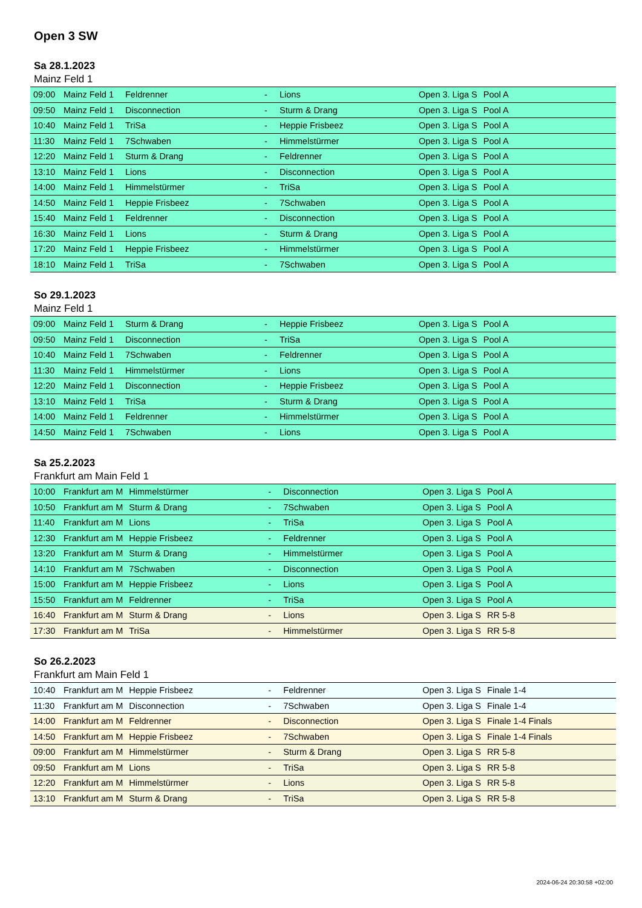Open 3 SW
Sa 28.1.2023
Mainz Feld 1
| 09:00 | Mainz Feld 1 | Feldrenner | - | Lions | Open 3. Liga S | Pool A |
| 09:50 | Mainz Feld 1 | Disconnection | - | Sturm & Drang | Open 3. Liga S | Pool A |
| 10:40 | Mainz Feld 1 | TriSa | - | Heppie Frisbeez | Open 3. Liga S | Pool A |
| 11:30 | Mainz Feld 1 | 7Schwaben | - | Himmelstürmer | Open 3. Liga S | Pool A |
| 12:20 | Mainz Feld 1 | Sturm & Drang | - | Feldrenner | Open 3. Liga S | Pool A |
| 13:10 | Mainz Feld 1 | Lions | - | Disconnection | Open 3. Liga S | Pool A |
| 14:00 | Mainz Feld 1 | Himmelstürmer | - | TriSa | Open 3. Liga S | Pool A |
| 14:50 | Mainz Feld 1 | Heppie Frisbeez | - | 7Schwaben | Open 3. Liga S | Pool A |
| 15:40 | Mainz Feld 1 | Feldrenner | - | Disconnection | Open 3. Liga S | Pool A |
| 16:30 | Mainz Feld 1 | Lions | - | Sturm & Drang | Open 3. Liga S | Pool A |
| 17:20 | Mainz Feld 1 | Heppie Frisbeez | - | Himmelstürmer | Open 3. Liga S | Pool A |
| 18:10 | Mainz Feld 1 | TriSa | - | 7Schwaben | Open 3. Liga S | Pool A |
So 29.1.2023
Mainz Feld 1
| 09:00 | Mainz Feld 1 | Sturm & Drang | - | Heppie Frisbeez | Open 3. Liga S | Pool A |
| 09:50 | Mainz Feld 1 | Disconnection | - | TriSa | Open 3. Liga S | Pool A |
| 10:40 | Mainz Feld 1 | 7Schwaben | - | Feldrenner | Open 3. Liga S | Pool A |
| 11:30 | Mainz Feld 1 | Himmelstürmer | - | Lions | Open 3. Liga S | Pool A |
| 12:20 | Mainz Feld 1 | Disconnection | - | Heppie Frisbeez | Open 3. Liga S | Pool A |
| 13:10 | Mainz Feld 1 | TriSa | - | Sturm & Drang | Open 3. Liga S | Pool A |
| 14:00 | Mainz Feld 1 | Feldrenner | - | Himmelstürmer | Open 3. Liga S | Pool A |
| 14:50 | Mainz Feld 1 | 7Schwaben | - | Lions | Open 3. Liga S | Pool A |
Sa 25.2.2023
Frankfurt am Main Feld 1
| 10:00 | Frankfurt am M | Himmelstürmer | - | Disconnection | Open 3. Liga S | Pool A |
| 10:50 | Frankfurt am M | Sturm & Drang | - | 7Schwaben | Open 3. Liga S | Pool A |
| 11:40 | Frankfurt am M | Lions | - | TriSa | Open 3. Liga S | Pool A |
| 12:30 | Frankfurt am M | Heppie Frisbeez | - | Feldrenner | Open 3. Liga S | Pool A |
| 13:20 | Frankfurt am M | Sturm & Drang | - | Himmelstürmer | Open 3. Liga S | Pool A |
| 14:10 | Frankfurt am M | 7Schwaben | - | Disconnection | Open 3. Liga S | Pool A |
| 15:00 | Frankfurt am M | Heppie Frisbeez | - | Lions | Open 3. Liga S | Pool A |
| 15:50 | Frankfurt am M | Feldrenner | - | TriSa | Open 3. Liga S | Pool A |
| 16:40 | Frankfurt am M | Sturm & Drang | - | Lions | Open 3. Liga S | RR 5-8 |
| 17:30 | Frankfurt am M | TriSa | - | Himmelstürmer | Open 3. Liga S | RR 5-8 |
So 26.2.2023
Frankfurt am Main Feld 1
| 10:40 | Frankfurt am M | Heppie Frisbeez | - | Feldrenner | Open 3. Liga S | Finale 1-4 |
| 11:30 | Frankfurt am M | Disconnection | - | 7Schwaben | Open 3. Liga S | Finale 1-4 |
| 14:00 | Frankfurt am M | Feldrenner | - | Disconnection | Open 3. Liga S | Finale 1-4 Finals |
| 14:50 | Frankfurt am M | Heppie Frisbeez | - | 7Schwaben | Open 3. Liga S | Finale 1-4 Finals |
| 09:00 | Frankfurt am M | Himmelstürmer | - | Sturm & Drang | Open 3. Liga S | RR 5-8 |
| 09:50 | Frankfurt am M | Lions | - | TriSa | Open 3. Liga S | RR 5-8 |
| 12:20 | Frankfurt am M | Himmelstürmer | - | Lions | Open 3. Liga S | RR 5-8 |
| 13:10 | Frankfurt am M | Sturm & Drang | - | TriSa | Open 3. Liga S | RR 5-8 |
2024-06-24 20:30:58 +02:00